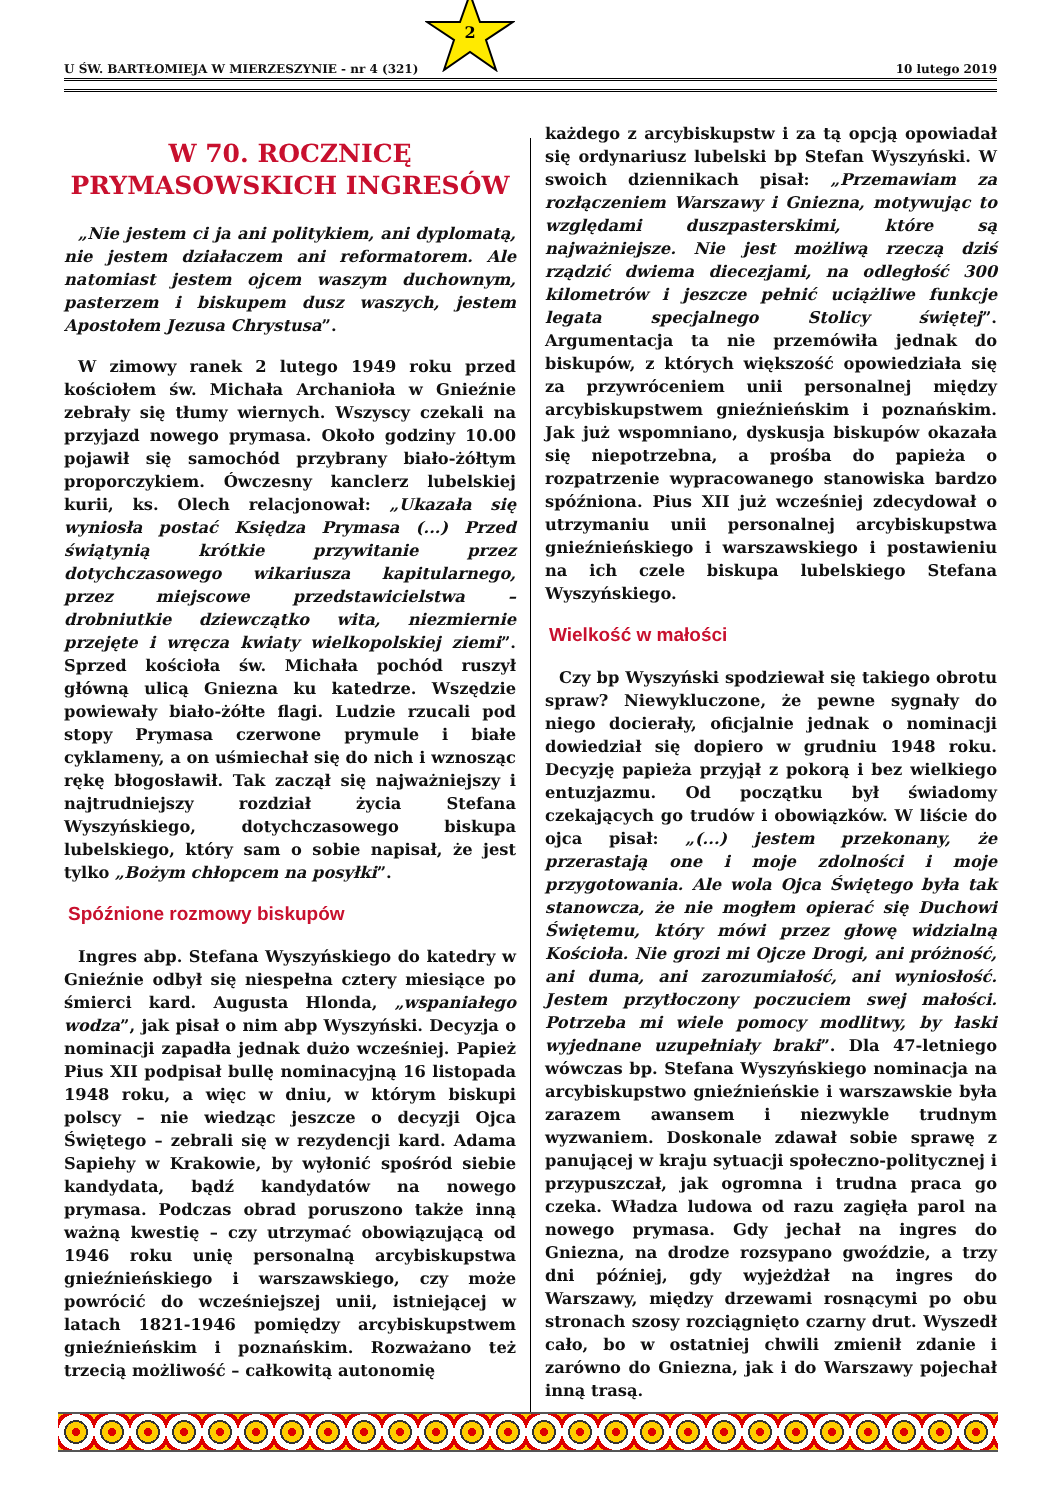U ŚW. BARTŁOMIEJA W MIERZESZYNIE - nr 4 (321) 10 lutego 2019
2
W 70. ROCZNICĘ
PRYMASOWSKICH INGRESÓW
„Nie jestem ci ja ani politykiem, ani dyplomatą, nie jestem działaczem ani reformatorem. Ale natomiast jestem ojcem waszym duchownym, pasterzem i biskupem dusz waszych, jestem Apostołem Jezusa Chrystusa”.
W zimowy ranek 2 lutego 1949 roku przed kościołem św. Michała Archanioła w Gnieźnie zebrały się tłumy wiernych. Wszyscy czekali na przyjazd nowego prymasa. Około godziny 10.00 pojawił się samochód przybrany biało-żółtym proporczykiem. Ówczesny kanclerz lubelskiej kurii, ks. Olech relacjonował: „Ukazała się wyniosła postać Księdza Prymasa (...) Przed świątynią krótkie przywitanie przez dotychczasowego wikariusza kapitularnego, przez miejscowe przedstawicielstwa – drobniutkie dziewczątko wita, niezmiernie przejęte i wręcza kwiaty wielkopolskiej ziemi”. Sprzed kościoła św. Michała pochód ruszył główną ulicą Gniezna ku katedrze. Wszędzie powiewały biało-żółte flagi. Ludzie rzucali pod stopy Prymasa czerwone prymule i białe cyklameny, a on uśmiechał się do nich i wznosząc rękę błogosławił. Tak zaczął się najważniejszy i najtrudniejszy rozdział życia Stefana Wyszyńskiego, dotychczasowego biskupa lubelskiego, który sam o sobie napisał, że jest tylko „Bożym chłopcem na posyłki”.
Spóźnione rozmowy biskupów
Ingres abp. Stefana Wyszyńskiego do katedry w Gnieźnie odbył się niespełna cztery miesiące po śmierci kard. Augusta Hlonda, „wspaniałego wodza”, jak pisał o nim abp Wyszyński. Decyzja o nominacji zapadła jednak dużo wcześniej. Papież Pius XII podpisał bullę nominacyjną 16 listopada 1948 roku, a więc w dniu, w którym biskupi polscy – nie wiedząc jeszcze o decyzji Ojca Świętego – zebrali się w rezydencji kard. Adama Sapiehy w Krakowie, by wyłonić spośród siebie kandydata, bądź kandydatów na nowego prymasa. Podczas obrad poruszono także inną ważną kwestię – czy utrzymać obowiązującą od 1946 roku unię personalną arcybiskupstwa gnieźnieńskiego i warszawskiego, czy może powrócić do wcześniejszej unii, istniejącej w latach 1821-1946 pomiędzy arcybiskupstwem gnieźnieńskim i poznańskim. Rozważano też trzecią możliwość – całkowitą autonomię
każdego z arcybiskupstw i za tą opcją opowiadał się ordynariusz lubelski bp Stefan Wyszyński. W swoich dziennikach pisał: „Przemawiam za rozłączeniem Warszawy i Gniezna, motywując to względami duszpasterskimi, które są najważniejsze. Nie jest możliwą rzeczą dziś rządzić dwiema diecezjami, na odległość 300 kilometrów i jeszcze pełnić uciążliwe funkcje legata specjalnego Stolicy świętej”. Argumentacja ta nie przemówiła jednak do biskupów, z których większość opowiedziała się za przywróceniem unii personalnej między arcybiskupstwem gnieźnieńskim i poznańskim. Jak już wspomniano, dyskusja biskupów okazała się niepotrzebna, a prośba do papieża o rozpatrzenie wypracowanego stanowiska bardzo spóźniona. Pius XII już wcześniej zdecydował o utrzymaniu unii personalnej arcybiskupstwa gnieźnieńskiego i warszawskiego i postawieniu na ich czele biskupa lubelskiego Stefana Wyszyńskiego.
Wielkość w małości
Czy bp Wyszyński spodziewał się takiego obrotu spraw? Niewykluczone, że pewne sygnały do niego docierały, oficjalnie jednak o nominacji dowiedział się dopiero w grudniu 1948 roku. Decyzję papieża przyjął z pokorą i bez wielkiego entuzjazmu. Od początku był świadomy czekających go trudów i obowiązków. W liście do ojca pisał: „(...) jestem przekonany, że przerastają one i moje zdolności i moje przygotowania. Ale wola Ojca Świętego była tak stanowcza, że nie mogłem opierać się Duchowi Świętemu, który mówi przez głowę widzialną Kościoła. Nie grozi mi Ojcze Drogi, ani próżność, ani duma, ani zarozumiałość, ani wyniosłość. Jestem przytłoczony poczuciem swej małości. Potrzeba mi wiele pomocy modlitwy, by łaski wyjednane uzupełniały braki”. Dla 47-letniego wówczas bp. Stefana Wyszyńskiego nominacja na arcybiskupstwo gnieźnieńskie i warszawskie była zarazem awansem i niezwykle trudnym wyzwaniem. Doskonale zdawał sobie sprawę z panującej w kraju sytuacji społeczno-politycznej i przypuszczał, jak ogromna i trudna praca go czeka. Władza ludowa od razu zagięła parol na nowego prymasa. Gdy jechał na ingres do Gniezna, na drodze rozsypano gwoździe, a trzy dni później, gdy wyjeżdżał na ingres do Warszawy, między drzewami rosnącymi po obu stronach szosy rozciągnięto czarny drut. Wyszedł cało, bo w ostatniej chwili zmienił zdanie i zarówno do Gniezna, jak i do Warszawy pojechał inną trasą.